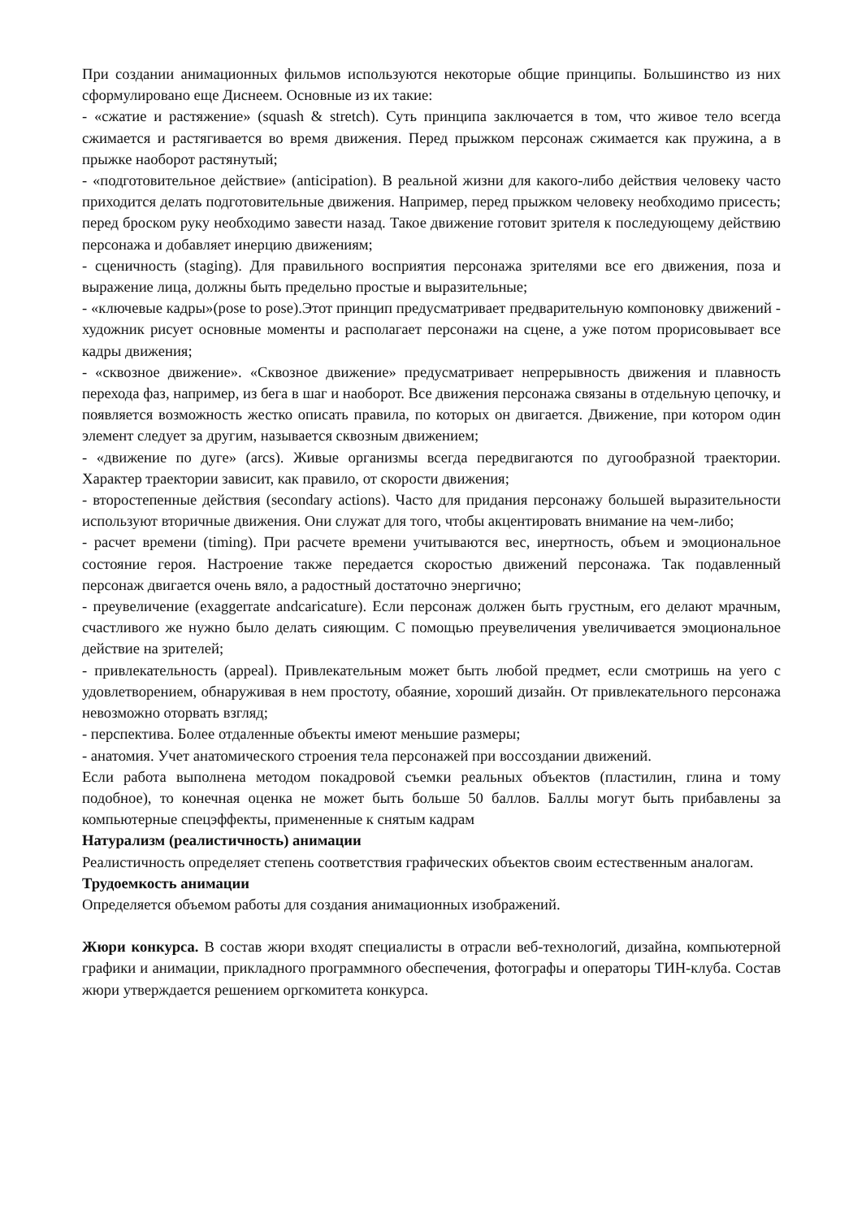При создании анимационных фильмов используются некоторые общие принципы. Большинство из них сформулировано еще Диснеем. Основные из их такие:
- «сжатие и растяжение» (squash & stretch). Суть принципа заключается в том, что живое тело всегда сжимается и растягивается во время движения. Перед прыжком персонаж сжимается как пружина, а в прыжке наоборот растянутый;
- «подготовительное действие» (anticipation). В реальной жизни для какого-либо действия человеку часто приходится делать подготовительные движения. Например, перед прыжком человеку необходимо присесть; перед броском руку необходимо завести назад. Такое движение готовит зрителя к последующему действию персонажа и добавляет инерцию движениям;
- сценичность (staging). Для правильного восприятия персонажа зрителями все его движения, поза и выражение лица, должны быть предельно простые и выразительные;
- «ключевые кадры»(pose to pose).Этот принцип предусматривает предварительную компоновку движений - художник рисует основные моменты и располагает персонажи на сцене, а уже потом прорисовывает все кадры движения;
- «сквозное движение». «Сквозное движение» предусматривает непрерывность движения и плавность перехода фаз, например, из бега в шаг и наоборот. Все движения персонажа связаны в отдельную цепочку, и появляется возможность жестко описать правила, по которых он двигается. Движение, при котором один элемент следует за другим, называется сквозным движением;
- «движение по дуге» (arcs). Живые организмы всегда передвигаются по дугообразной траектории. Характер траектории зависит, как правило, от скорости движения;
- второстепенные действия (secondary actions). Часто для придания персонажу большей выразительности используют вторичные движения. Они служат для того, чтобы акцентировать внимание на чем-либо;
- расчет времени (timing). При расчете времени учитываются вес, инертность, объем и эмоциональное состояние героя. Настроение также передается скоростью движений персонажа. Так подавленный персонаж двигается очень вяло, а радостный достаточно энергично;
- преувеличение (exaggerrate andcaricature). Если персонаж должен быть грустным, его делают мрачным, счастливого же нужно было делать сияющим. С помощью преувеличения увеличивается эмоциональное действие на зрителей;
- привлекательность (appeal). Привлекательным может быть любой предмет, если смотришь на уего с удовлетворением, обнаруживая в нем простоту, обаяние, хороший дизайн. От привлекательного персонажа невозможно оторвать взгляд;
- перспектива. Более отдаленные объекты имеют меньшие размеры;
- анатомия. Учет анатомического строения тела персонажей при воссоздании движений.
Если работа выполнена методом покадровой съемки реальных объектов (пластилин, глина и тому подобное), то конечная оценка не может быть больше 50 баллов. Баллы могут быть прибавлены за компьютерные спецэффекты, примененные к снятым кадрам
Натурализм (реалистичность) анимации
Реалистичность определяет степень соответствия графических объектов своим естественным аналогам.
Трудоемкость анимации
Определяется объемом работы для создания анимационных изображений.
Жюри конкурса. В состав жюри входят специалисты в отрасли веб-технологий, дизайна, компьютерной графики и анимации, прикладного программного обеспечения, фотографы и операторы ТИН-клуба. Состав жюри утверждается решением оргкомитета конкурса.